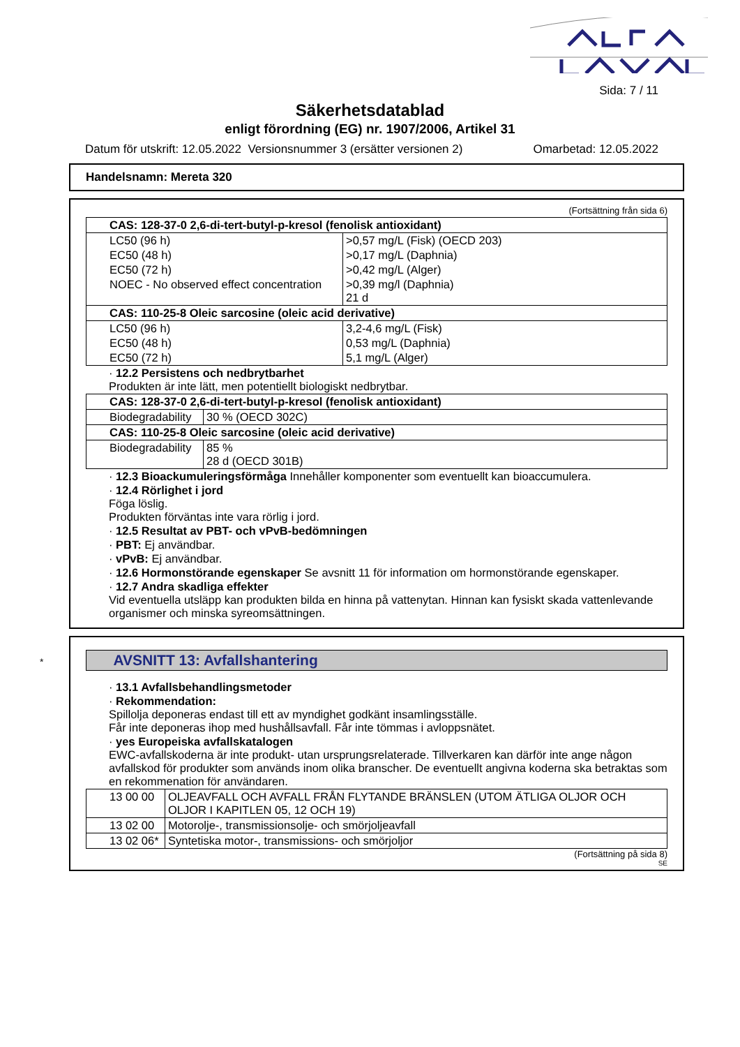Sida: 7 / 11
Säkerhetsdatablad
enligt förordning (EG) nr. 1907/2006, Artikel 31
Datum för utskrift: 12.05.2022 Versionsnummer 3 (ersätter versionen 2) Omarbetad: 12.05.2022
Handelsnamn: Mereta 320
(Fortsättning från sida 6)
| CAS: 128-37-0 2,6-di-tert-butyl-p-kresol (fenolisk antioxidant) | |
| LC50 (96 h) | >0,57 mg/L (Fisk) (OECD 203) |
| EC50 (48 h) | >0,17 mg/L (Daphnia) |
| EC50 (72 h) | >0,42 mg/L (Alger) |
| NOEC - No observed effect concentration | >0,39 mg/l (Daphnia) 21 d |
| CAS: 110-25-8 Oleic sarcosine (oleic acid derivative) | |
| LC50 (96 h) | 3,2-4,6 mg/L (Fisk) |
| EC50 (48 h) | 0,53 mg/L (Daphnia) |
| EC50 (72 h) | 5,1 mg/L (Alger) |
· 12.2 Persistens och nedbrytbarhet
Produkten är inte lätt, men potentiellt biologiskt nedbrytbar.
| CAS: 128-37-0 2,6-di-tert-butyl-p-kresol (fenolisk antioxidant) | |
| Biodegradability | 30 % (OECD 302C) |
| CAS: 110-25-8 Oleic sarcosine (oleic acid derivative) | |
| Biodegradability | 85 % 28 d (OECD 301B) |
· 12.3 Bioackumuleringsförmåga Innehåller komponenter som eventuellt kan bioaccumulera.
· 12.4 Rörlighet i jord
Föga löslig.
Produkten förväntas inte vara rörlig i jord.
· 12.5 Resultat av PBT- och vPvB-bedömningen
· PBT: Ej användbar.
· vPvB: Ej användbar.
· 12.6 Hormonstörande egenskaper Se avsnitt 11 för information om hormonstörande egenskaper.
· 12.7 Andra skadliga effekter
Vid eventuella utsläpp kan produkten bilda en hinna på vattenytan. Hinnan kan fysiskt skada vattenlevande organismer och minska syreomsättningen.
*AVSNITT 13: Avfallshantering
· 13.1 Avfallsbehandlingsmetoder
· Rekommendation:
Spillolja deponeras endast till ett av myndighet godkänt insamlingsställe.
Får inte deponeras ihop med hushållsavfall. Får inte tömmas i avloppsnätet.
· yes Europeiska avfallskatalogen
EWC-avfallskoderna är inte produkt- utan ursprungsrelaterade. Tillverkaren kan därför inte ange någon avfallskod för produkter som används inom olika branscher. De eventuellt angivna koderna ska betraktas som en rekommenation för användaren.
| 13 00 00 | OLJEAVFALL OCH AVFALL FRÅN FLYTANDE BRÄNSLEN (UTOM ÄTLIGA OLJOR OCH OLJOR I KAPITLEN 05, 12 OCH 19) |
| 13 02 00 | Motorolje-, transmissionsolje- och smörjoljeavfall |
| 13 02 06* | Syntetiska motor-, transmissions- och smörjoljor |
(Fortsättning på sida 8)
SE